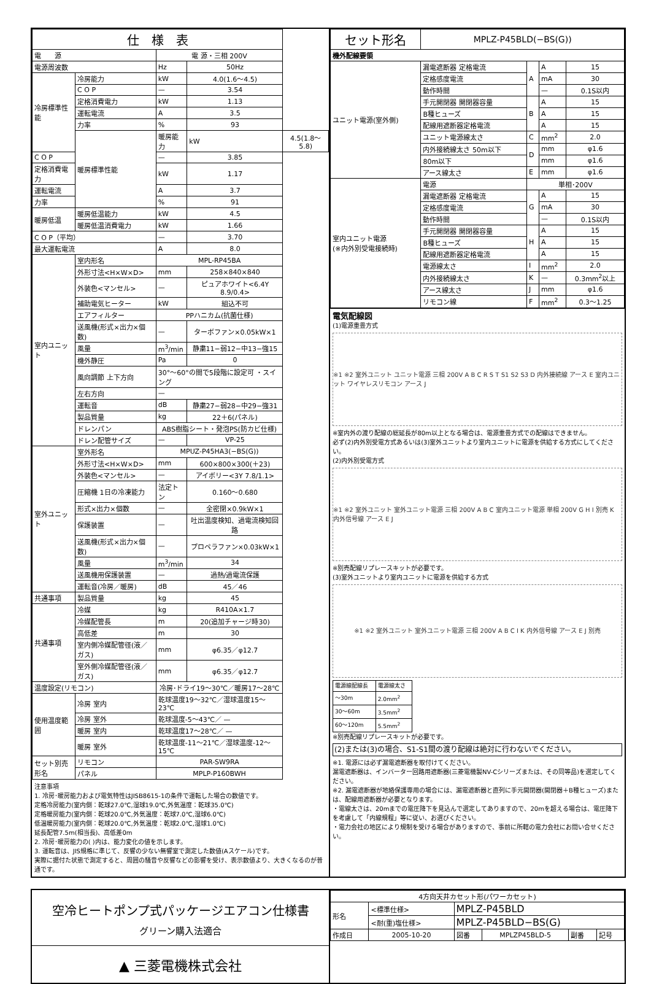| 仕 様 表 | | | | |
| --- | --- | --- | --- | --- |
| 電 源 | | 電 源・三相 200V | | |
| 電源周波数 | | Hz | 50Hz | |
| 冷房標準性能 | 冷房能力 | kW | 4.0(1.6〜4.5) | |
| | C O P | — | 3.54 | |
| | 定格消費電力 | kW | 1.13 | |
| | 運転電流 | A | 3.5 | |
| | 力率 | % | 93 | |
| | 暖房標準性能 | 暖房能力 | kW | 4.5(1.8〜5.8) |
| C O P | | — | 3.85 | |
| 定格消費電力 | | kW | 1.17 | |
| 運転電流 | | A | 3.7 | |
| 力率 | | % | 91 | |
| 暖房低温 | 暖房低温能力 | kW | 4.5 | |
| | 暖房低温消費電力 | kW | 1.66 | |
| C O P（平均） | | — | 3.70 | |
| 最大運転電流 | | A | 8.0 | |
| 室内ユニット | 室内形名 | MPL-RP45BA | | |
| | 外形寸法<H×W×D> | mm | 258×840×840 | |
| | 外装色<マンセル> | — | ピュアホワイト<6.4Y 8.9/0.4> | |
| | 補助電気ヒーター | kW | 組込不可 | |
| | エアフィルター | PPハニカム(抗菌仕様) | | |
| | 送風機(形式×出力×個数) | — | ターボファン×0.05kW×1 | |
| | 風量 | m<sup>3</sup>/min | 静粛11−弱12−中13−強15 | |
| | 機外静圧 | Pa | 0 | |
| | 風向調節 上下方向 | 30°〜60°の間で5段階に設定可 ・スイング | | |
| | 左右方向 | — | | |
| | 運転音 | dB | 静粛27−弱28−中29−強31 | |
| | 製品質量 | kg | 22＋6(パネル) | |
| | ドレンパン | ABS樹脂シート・発泡PS(防カビ仕様) | | |
| | ドレン配管サイズ | — | VP-25 | |
| 室外ユニット | 室外形名 | MPUZ-P45HA3(−BS(G)) | | |
| | 外形寸法<H×W×D> | mm | 600×800×300(＋23) | |
| | 外装色<マンセル> | — | アイボリー<3Y 7.8/1.1> | |
| | 圧縮機 1日の冷凍能力 | 法定トン | 0.160〜0.680 | |
| | 形式×出力×個数 | — | 全密閉×0.9kW×1 | |
| | 保護装置 | — | 吐出温度検知、過電流検知回路 | |
| | 送風機(形式×出力×個数) | — | プロペラファン×0.03kW×1 | |
| | 風量 | m<sup>3</sup>/min | 34 | |
| | 送風機用保護装置 | — | 過熱/過電流保護 | |
| | 運転音(冷房／暖房) | dB | 45／46 | |
| 共通事項 | 製品質量 | kg | 45 | |
| 共通事項 | 冷媒 | kg | R410A×1.7 | |
| | 冷媒配管長 | m | 20(追加チャージ時30) | |
| | 高低差 | m | 30 | |
| | 室内側冷媒配管径(液／ガス) | mm | φ6.35／φ12.7 | |
| | 室外側冷媒配管径(液／ガス) | mm | φ6.35／φ12.7 | |
| 温度設定(リモコン) | | 冷房･ドライ19〜30℃／暖房17〜28℃ | | |
| 使用温度範囲 | 冷房 室内 | 乾球温度19〜32℃／湿球温度15〜23℃ | | |
| | 冷房 室外 | 乾球温度-5〜43℃／ — | | |
| | 暖房 室内 | 乾球温度17〜28℃／ — | | |
| | 暖房 室外 | 乾球温度-11〜21℃／湿球温度-12〜15℃ | | |
| セット別売形名 | リモコン | PAR-SW9RA | | |
| | パネル | MPLP-P160BWH | | |
注意事項
1. 冷房･暖房能力および電気特性はJISB8615-1の条件で運転した場合の数値です。
定格冷房能力(室内側：乾球27.0℃,湿球19.0℃,外気温度：乾球35.0℃)
定格暖房能力(室内側：乾球20.0℃,外気温度：乾球7.0℃,湿球6.0℃)
低温暖房能力(室内側：乾球20.0℃,外気温度：乾球2.0℃,湿球1.0℃)
延長配管7.5m(相当長)、高低差0m
2. 冷房･暖房能力の( )内は、能力変化の値を示します。
3. 運転音は、JIS規格に準じて、反響の少ない無響室で測定した数値(Aスケール)です。
実際に据付た状態で測定すると、周囲の騒音や反響などの影響を受け、表示数値より、大きくなるのが普通です。
| セット形名 | MPLZ-P45BLD(−BS(G)) | | | |
| --- | --- | --- | --- | --- |
| 機外配線要領 | | | | |
| ユニット電源(室外側) | 漏電遮断器 定格電流 | A | A | 15 |
| | 定格感度電流 | | mA | 30 |
| | 動作時間 | | — | 0.1S以内 |
| | 手元開閉器 開閉器容量 | B | A | 15 |
| | B種ヒューズ | | A | 15 |
| | 配線用遮断器定格電流 | | A | 15 |
| | ユニット電源線太さ | C | mm<sup>2</sup> | 2.0 |
| | 内外接続線太さ 50m以下 | D | mm | φ1.6 |
| | 80m以下 | | mm | φ1.6 |
| | アース線太さ | E | mm | φ1.6 |
| 室内ユニット電源 (※内外別受電接続時) | 電源 | 単相･200V | | |
| | 漏電遮断器 定格電流 | G | A | 15 |
| | 定格感度電流 | | mA | 30 |
| | 動作時間 | | — | 0.1S以内 |
| | 手元開閉器 開閉器容量 | H | A | 15 |
| | B種ヒューズ | | A | 15 |
| | 配線用遮断器定格電流 | | A | 15 |
| | 電源線太さ | I | mm<sup>2</sup> | 2.0 |
| | 内外接続線太さ | K | — | 0.3mm<sup>2</sup>以上 |
| | アース線太さ | J | mm | φ1.6 |
| | リモコン線 | F | mm<sup>2</sup> | 0.3〜1.25 |
電気配線図
(1)電源重畳方式
※1 ※2 室外ユニット ユニット電源 三相 200V A B C R S T S1 S2 S3 D 内外接続線 アース E 室内ユニット ワイヤレスリモコン アース J
※室内外の渡り配線の総延長が80m以上となる場合は、電源重畳方式での配線はできません。
必ず(2)内外別受電方式あるいは(3)室外ユニットより室内ユニットに電源を供給する方式にしてください。
(2)内外別受電方式
※1 ※2 室外ユニット 室外ユニット電源 三相 200V A B C 室内ユニット電源 単相 200V G H I 別売 K 内外信号線 アース E J
※別売配線リプレースキットが必要です。
(3)室外ユニットより室内ユニットに電源を供給する方式
※1 ※2 室外ユニット 室外ユニット電源 三相 200V A B C I K 内外信号線 アース E J 別売
| 電源線配線長 | 電源線太さ |
| 〜30m | 2.0mm<sup>2</sup> |
| 30〜60m | 3.5mm<sup>2</sup> |
| 60〜120m | 5.5mm<sup>2</sup> |
※別売配線リプレースキットが必要です。
(2)または(3)の場合、S1-S1間の渡り配線は絶対に行わないでください。
※1. 電源には必ず漏電遮断器を取付けてください。
漏電遮断器は、インバーター回路用遮断器(三菱電機製NV-Cシリーズまたは、その同等品)を選定してください。
※2. 漏電遮断器が地絡保護専用の場合には、漏電遮断器と直列に手元開閉器(開閉器＋B種ヒューズ)または、配線用遮断器が必要となります。
・電線太さは、20mまでの電圧降下を見込んで選定してありますので、20mを超える場合は、電圧降下を考慮して「内線規程」等に従い、お選びください。
・電力会社の地区により規制を受ける場合がありますので、事前に所轄の電力会社にお問い合せください。
空冷ヒートポンプ式パッケージエアコン仕様書
グリーン購入法適合
▲ 三菱電機株式会社
| 4方向天井カセット形(パワーカセット) | | | | | |
| 形名 | <標準仕様> | MPLZ-P45BLD | | | |
| | <耐(重)塩仕様> | MPLZ-P45BLD−BS(G) | | | |
| 作成日 | 2005-10-20 | 図番 | MPLZP45BLD-5 | 副番 | 記号 |